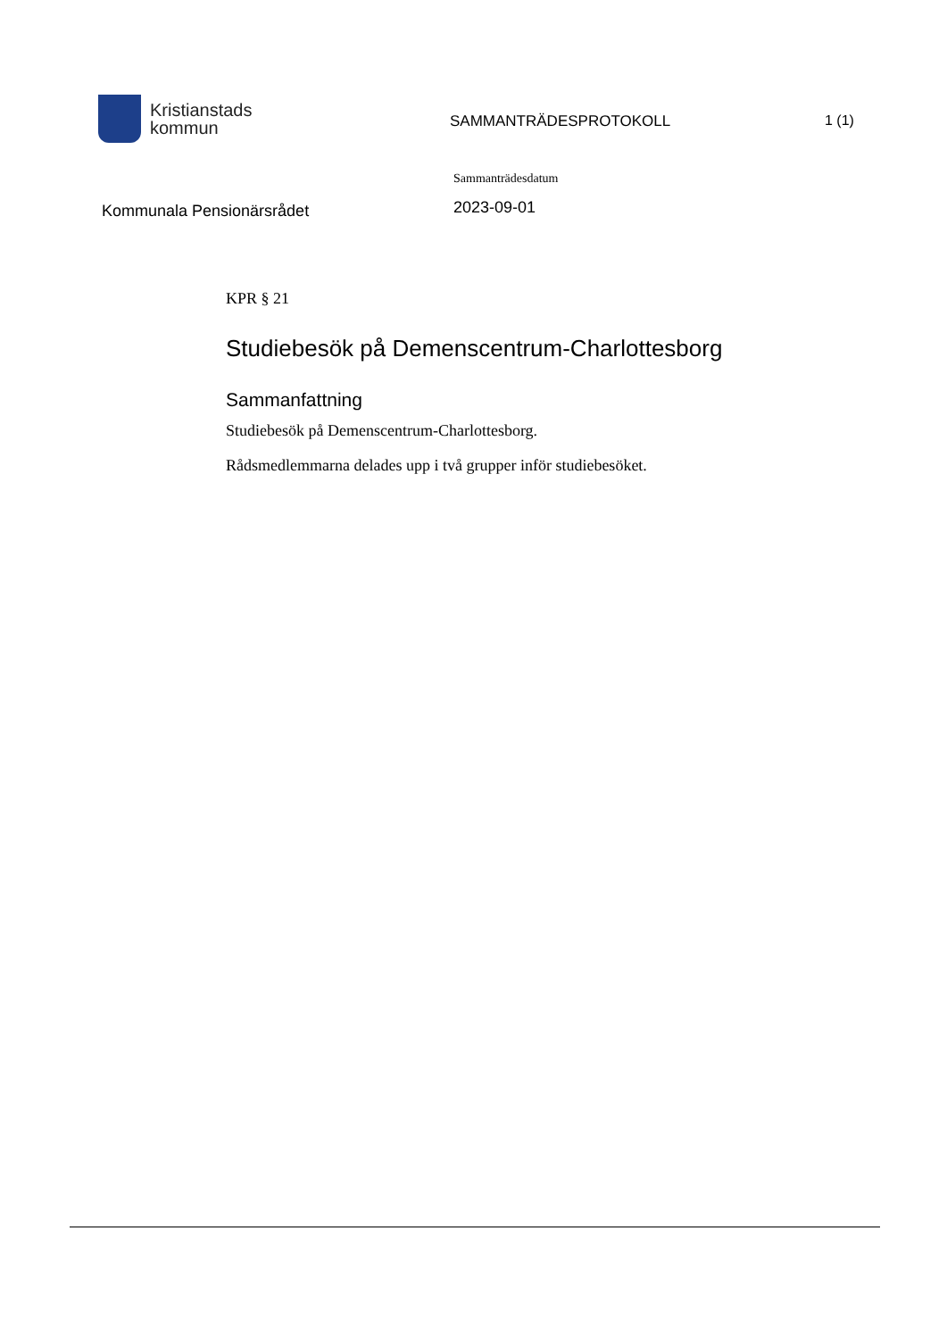Kristianstads
kommun
SAMMANTRÄDESPROTOKOLL 1 (1)
Kommunala Pensionärsrådet
Sammanträdesdatum
2023-09-01
KPR § 21
Studiebesök på Demenscentrum-Charlottesborg
Sammanfattning
Studiebesök på Demenscentrum-Charlottesborg.
Rådsmedlemmarna delades upp i två grupper inför studiebesöket.